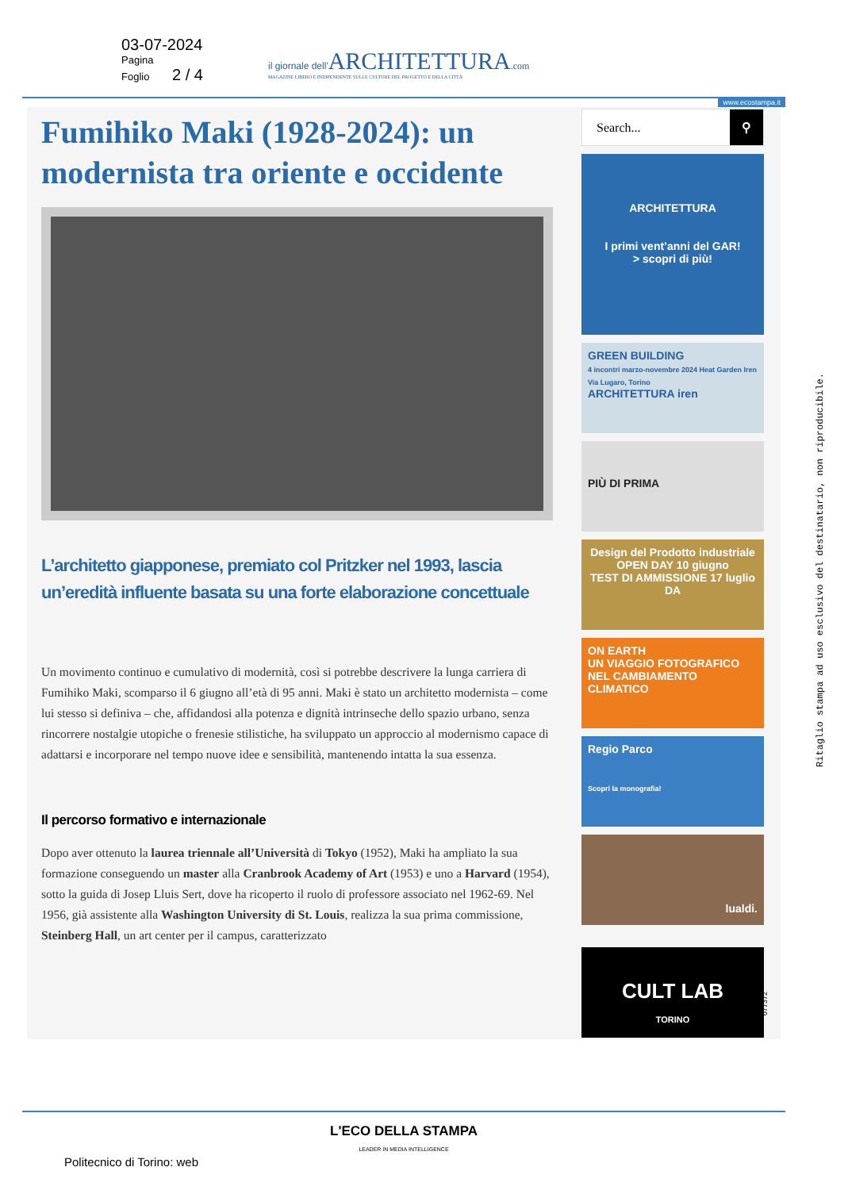03-07-2024
Pagina
Foglio 2 / 4
il giornale dell'ARCHITETTURA.com
MAGAZINE LIBERO E INDIPENDENTE SULLE CULTURE DEL PROGETTO E DELLA CITTÀ
www.ecostampa.it
Fumihiko Maki (1928-2024): un modernista tra oriente e occidente
L’architetto giapponese, premiato col Pritzker nel 1993, lascia un’eredità influente basata su una forte elaborazione concettuale
Un movimento continuo e cumulativo di modernità, così si potrebbe descrivere la lunga carriera di Fumihiko Maki, scomparso il 6 giugno all’età di 95 anni. Maki è stato un architetto modernista – come lui stesso si definiva – che, affidandosi alla potenza e dignità intrinseche dello spazio urbano, senza rincorrere nostalgie utopiche o frenesie stilistiche, ha sviluppato un approccio al modernismo capace di adattarsi e incorporare nel tempo nuove idee e sensibilità, mantenendo intatta la sua essenza.
Il percorso formativo e internazionale
Dopo aver ottenuto la laurea triennale all’Università di Tokyo (1952), Maki ha ampliato la sua formazione conseguendo un master alla Cranbrook Academy of Art (1953) e uno a Harvard (1954), sotto la guida di Josep Lluis Sert, dove ha ricoperto il ruolo di professore associato nel 1962-69. Nel 1956, già assistente alla Washington University di St. Louis, realizza la sua prima commissione, Steinberg Hall, un art center per il campus, caratterizzato
Search... ⚲
ARCHITETTURA
I primi vent’anni del GAR!
> scopri di più!
GREEN BUILDING
4 incontri marzo-novembre 2024 Heat Garden Iren Via Lugaro, Torino
ARCHITETTURA iren
PIÙ DI PRIMA
Design del Prodotto industriale
OPEN DAY 10 giugno
TEST DI AMMISSIONE 17 luglio
DA
ON EARTH
UN VIAGGIO FOTOGRAFICO NEL CAMBIAMENTO CLIMATICO
Regio Parco
Scopri la monografia!
lualdi.
CULT LAB
TORINO
Ritaglio stampa ad uso esclusivo del destinatario, non riproducibile.
077372
L'ECO DELLA STAMPA
LEADER IN MEDIA INTELLIGENCE
Politecnico di Torino: web